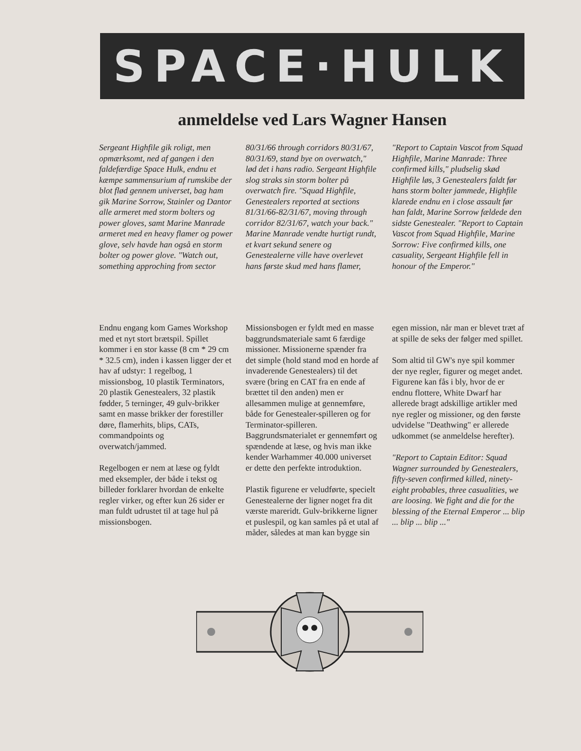SPACE·HULK
anmeldelse ved Lars Wagner Hansen
Sergeant Highfile gik roligt, men opmærksomt, ned af gangen i den faldefærdige Space Hulk, endnu et kæmpe sammensurium af rumskibe der blot flød gennem universet, bag ham gik Marine Sorrow, Stainler og Dantor alle armeret med storm bolters og power gloves, samt Marine Manrade armeret med en heavy flamer og power glove, selv havde han også en storm bolter og power glove. "Watch out, something approching from sector 80/31/66 through corridors 80/31/67, 80/31/69, stand bye on overwatch," lød det i hans radio. Sergeant Highfile slog straks sin storm bolter på overwatch fire. "Squad Highfile, Genestealers reported at sections 81/31/66-82/31/67, moving through corridor 82/31/67, watch your back." Marine Manrade vendte hurtigt rundt, et kvart sekund senere og Genestealerne ville have overlevet hans første skud med hans flamer, "Report to Captain Vascot from Squad Highfile, Marine Manrade: Three confirmed kills," pludselig skød Highfile løs, 3 Genestealers faldt før hans storm bolter jammede, Highfile klarede endnu en i close assault før han faldt, Marine Sorrow fældede den sidste Genestealer. "Report to Captain Vascot from Squad Highfile, Marine Sorrow: Five confirmed kills, one casuality, Sergeant Highfile fell in honour of the Emperor."
Endnu engang kom Games Workshop med et nyt stort brætspil. Spillet kommer i en stor kasse (8 cm * 29 cm * 32.5 cm), inden i kassen ligger der et hav af udstyr: 1 regelbog, 1 missionsbog, 10 plastik Terminators, 20 plastik Genestealers, 32 plastik fødder, 5 terninger, 49 gulv-brikker samt en masse brikker der forestiller døre, flamerhits, blips, CATs, commandpoints og overwatch/jammed.
Regelbogen er nem at læse og fyldt med eksempler, der både i tekst og billeder forklarer hvordan de enkelte regler virker, og efter kun 26 sider er man fuldt udrustet til at tage hul på missionsbogen.
Missionsbogen er fyldt med en masse baggrundsmateriale samt 6 færdige missioner. Missionerne spænder fra det simple (hold stand mod en horde af invaderende Genestealers) til det svære (bring en CAT fra en ende af brættet til den anden) men er allesammen mulige at gennemføre, både for Genestealer-spilleren og for Terminator-spilleren. Baggrundsmaterialet er gennemført og spændende at læse, og hvis man ikke kender Warhammer 40.000 universet er dette den perfekte introduktion.
Plastik figurene er veludførte, specielt Genestealerne der ligner noget fra dit værste mareridt. Gulv-brikkerne ligner et puslespil, og kan samles på et utal af måder, således at man kan bygge sin egen mission, når man er blevet træt af at spille de seks der følger med spillet.
Som altid til GW's nye spil kommer der nye regler, figurer og meget andet. Figurene kan fås i bly, hvor de er endnu flottere, White Dwarf har allerede bragt adskillige artikler med nye regler og missioner, og den første udvidelse "Deathwing" er allerede udkommet (se anmeldelse herefter).
"Report to Captain Editor: Squad Wagner surrounded by Genestealers, fifty-seven confirmed killed, ninety-eight probables, three casualities, we are loosing. We fight and die for the blessing of the Eternal Emperor ... blip ... blip ... blip ..."